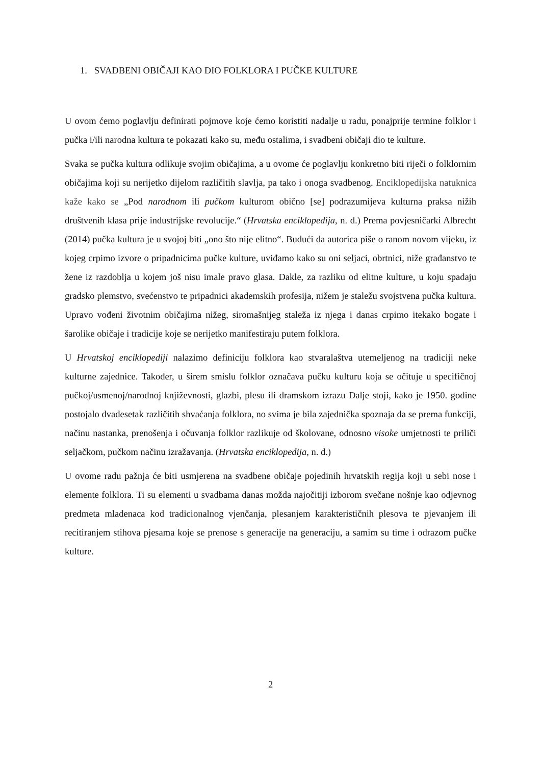1. SVADBENI OBIČAJI KAO DIO FOLKLORA I PUČKE KULTURE
U ovom ćemo poglavlju definirati pojmove koje ćemo koristiti nadalje u radu, ponajprije termine folklor i pučka i/ili narodna kultura te pokazati kako su, među ostalima, i svadbeni običaji dio te kulture.
Svaka se pučka kultura odlikuje svojim običajima, a u ovome će poglavlju konkretno biti riječi o folklornim običajima koji su nerijetko dijelom različitih slavlja, pa tako i onoga svadbenog. Enciklopedijska natuknica kaže kako se „Pod narodnom ili pučkom kulturom obično [se] podrazumijeva kulturna praksa nižih društvenih klasa prije industrijske revolucije.“ (Hrvatska enciklopedija, n. d.) Prema povjesničarki Albrecht (2014) pučka kultura je u svojoj biti „ono što nije elitno“. Budući da autorica piše o ranom novom vijeku, iz kojeg crpimo izvore o pripadnicima pučke kulture, uviđamo kako su oni seljaci, obrtnici, niže građanstvo te žene iz razdoblja u kojem još nisu imale pravo glasa. Dakle, za razliku od elitne kulture, u koju spadaju gradsko plemstvo, svećenstvo te pripadnici akademskih profesija, nižem je staležu svojstvena pučka kultura. Upravo vođeni životnim običajima nižeg, siromašnijeg staleža iz njega i danas crpimo itekako bogate i šarolike običaje i tradicije koje se nerijetko manifestiraju putem folklora.
U Hrvatskoj enciklopediji nalazimo definiciju folklora kao stvaralaštva utemeljenog na tradiciji neke kulturne zajednice. Također, u širem smislu folklor označava pučku kulturu koja se očituje u specifičnoj pučkoj/usmenoj/narodnoj književnosti, glazbi, plesu ili dramskom izrazu Dalje stoji, kako je 1950. godine postojalo dvadesetak različitih shvaćanja folklora, no svima je bila zajednička spoznaja da se prema funkciji, načinu nastanka, prenošenja i očuvanja folklor razlikuje od školovane, odnosno visoke umjetnosti te priliči seljačkom, pučkom načinu izražavanja. (Hrvatska enciklopedija, n. d.)
U ovome radu pažnja će biti usmjerena na svadbene običaje pojedinih hrvatskih regija koji u sebi nose i elemente folklora. Ti su elementi u svadbama danas možda najočitiji izborom svečane nošnje kao odjevnog predmeta mladenaca kod tradicionalnog vjenčanja, plesanjem karakterističnih plesova te pjevanjem ili recitiranjem stihova pjesama koje se prenose s generacije na generaciju, a samim su time i odrazom pučke kulture.
2